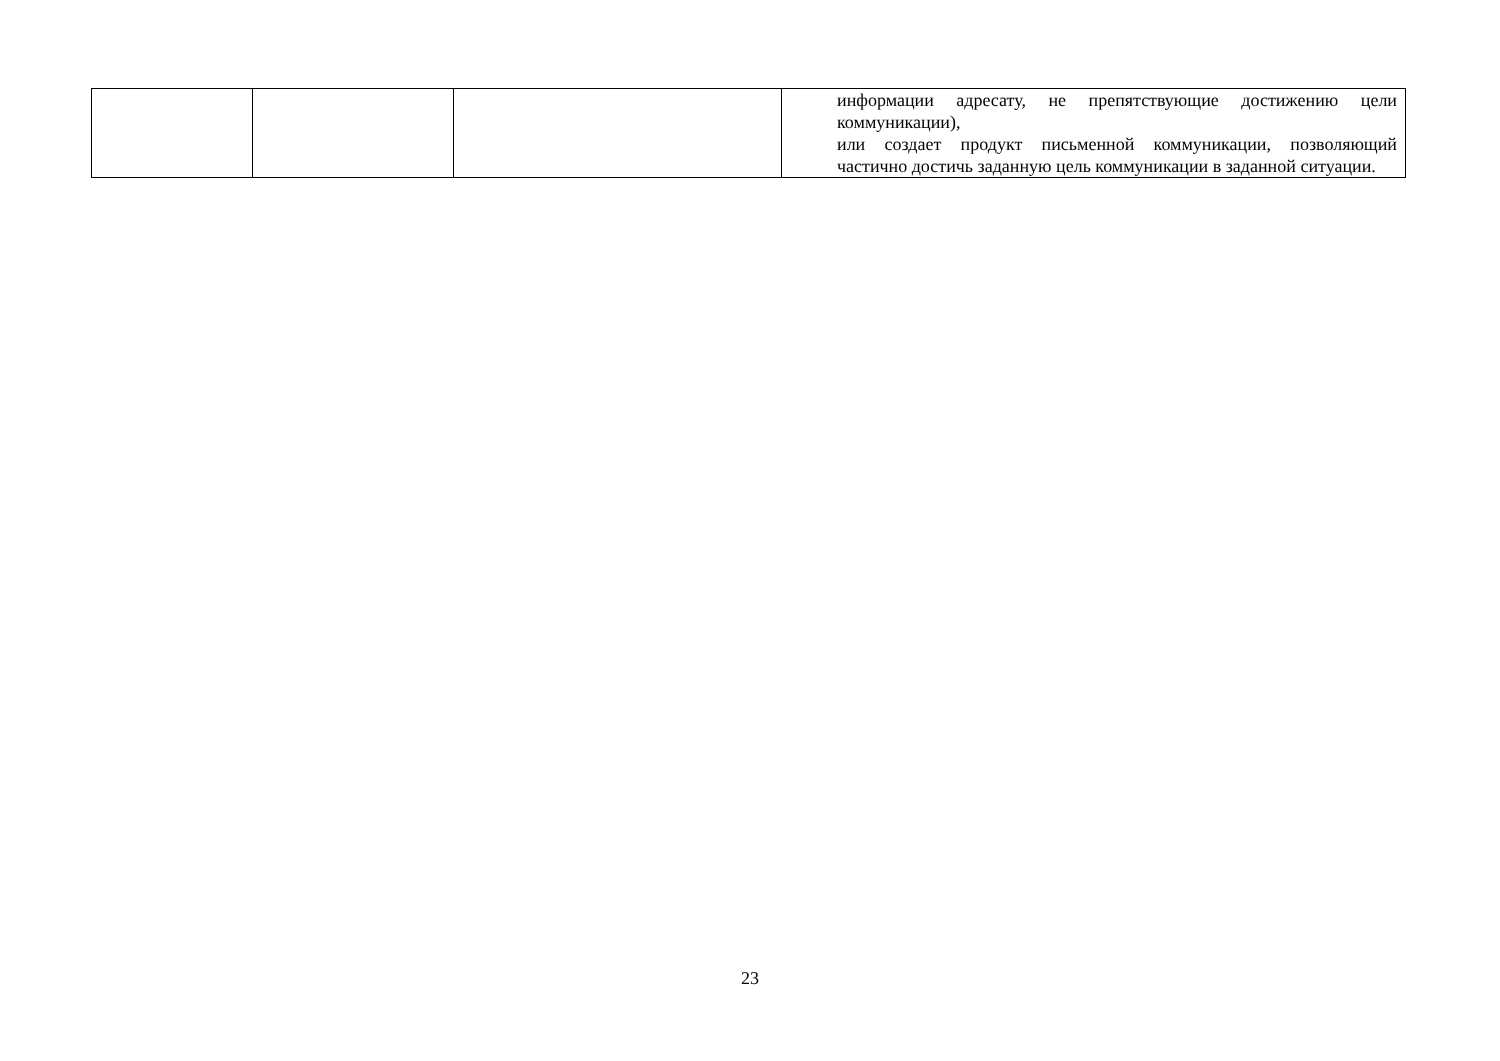| | | | информации адресату, не препятствующие достижению цели коммуникации), или создает продукт письменной коммуникации, позволяющий частично достичь заданную цель коммуникации в заданной ситуации. |
23